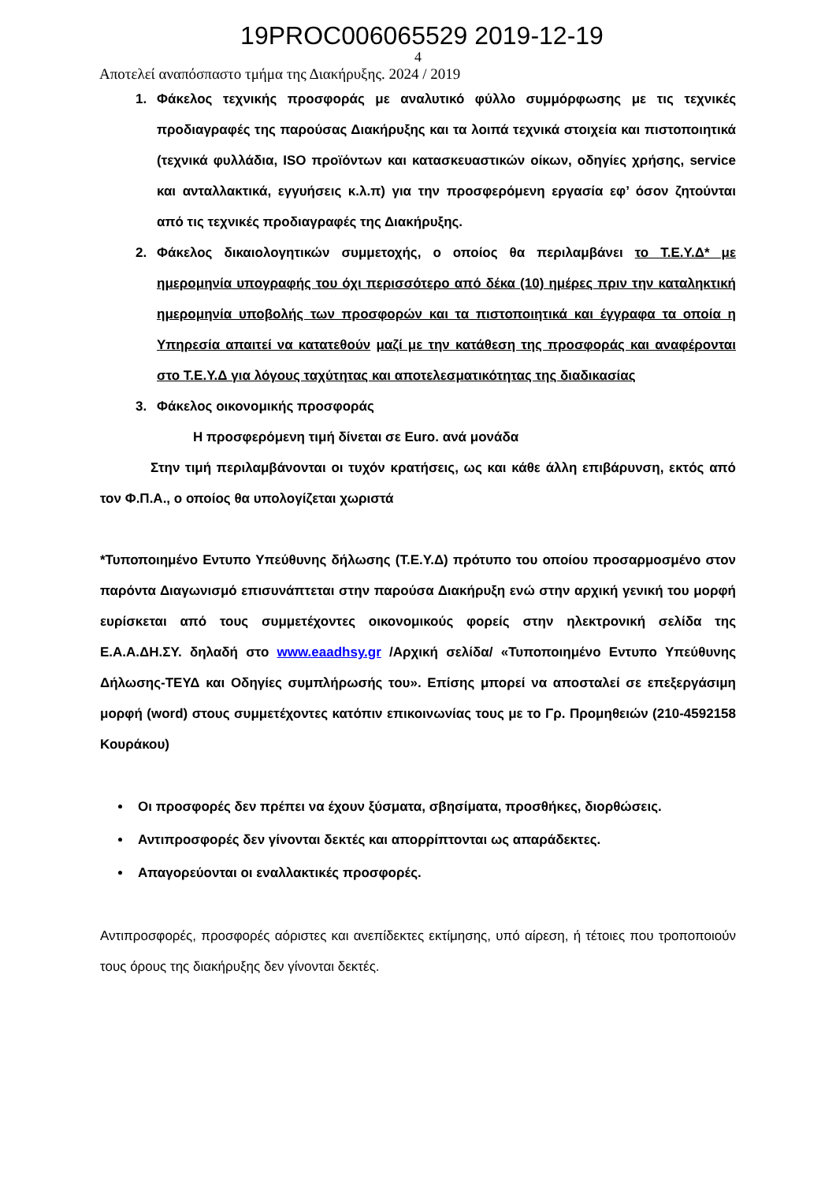19PROC006065529 2019-12-19
4
Αποτελεί αναπόσπαστο τμήμα της Διακήρυξης. 2024 / 2019
1. Φάκελος τεχνικής προσφοράς με αναλυτικό φύλλο συμμόρφωσης με τις τεχνικές προδιαγραφές της παρούσας Διακήρυξης και τα λοιπά τεχνικά στοιχεία και πιστοποιητικά (τεχνικά φυλλάδια, ISO προϊόντων και κατασκευαστικών οίκων, οδηγίες χρήσης, service και ανταλλακτικά, εγγυήσεις κ.λ.π) για την προσφερόμενη εργασία εφ’ όσον ζητούνται από τις τεχνικές προδιαγραφές της Διακήρυξης.
2. Φάκελος δικαιολογητικών συμμετοχής, ο οποίος θα περιλαμβάνει το Τ.Ε.Υ.Δ* με ημερομηνία υπογραφής του όχι περισσότερο από δέκα (10) ημέρες πριν την καταληκτική ημερομηνία υποβολής των προσφορών και τα πιστοποιητικά και έγγραφα τα οποία η Υπηρεσία απαιτεί να κατατεθούν μαζί με την κατάθεση της προσφοράς και αναφέρονται στο Τ.Ε.Υ.Δ για λόγους ταχύτητας και αποτελεσματικότητας της διαδικασίας
3. Φάκελος οικονομικής προσφοράς
Η προσφερόμενη τιμή δίνεται σε Euro. ανά μονάδα
Στην τιμή περιλαμβάνονται οι τυχόν κρατήσεις, ως και κάθε άλλη επιβάρυνση, εκτός από τον Φ.Π.Α., ο οποίος θα υπολογίζεται χωριστά
*Τυποποιημένο Εντυπο Υπεύθυνης δήλωσης (Τ.Ε.Υ.Δ) πρότυπο του οποίου προσαρμοσμένο στον παρόντα Διαγωνισμό επισυνάπτεται στην παρούσα Διακήρυξη ενώ στην αρχική γενική του μορφή ευρίσκεται από τους συμμετέχοντες οικονομικούς φορείς στην ηλεκτρονική σελίδα της Ε.Α.Α.ΔΗ.ΣΥ. δηλαδή στο www.eaadhsy.gr /Αρχική σελίδα/ «Τυποποιημένο Εντυπο Υπεύθυνης Δήλωσης-ΤΕΥΔ και Οδηγίες συμπλήρωσής του». Επίσης μπορεί να αποσταλεί σε επεξεργάσιμη μορφή (word) στους συμμετέχοντες κατόπιν επικοινωνίας τους με το Γρ. Προμηθειών (210-4592158 Κουράκου)
Οι προσφορές δεν πρέπει να έχουν ξύσματα, σβησίματα, προσθήκες, διορθώσεις.
Αντιπροσφορές δεν γίνονται δεκτές και απορρίπτονται ως απαράδεκτες.
Απαγορεύονται οι εναλλακτικές προσφορές.
Αντιπροσφορές, προσφορές αόριστες και ανεπίδεκτες εκτίμησης, υπό αίρεση, ή τέτοιες που τροποποιούν τους όρους της διακήρυξης δεν γίνονται δεκτές.